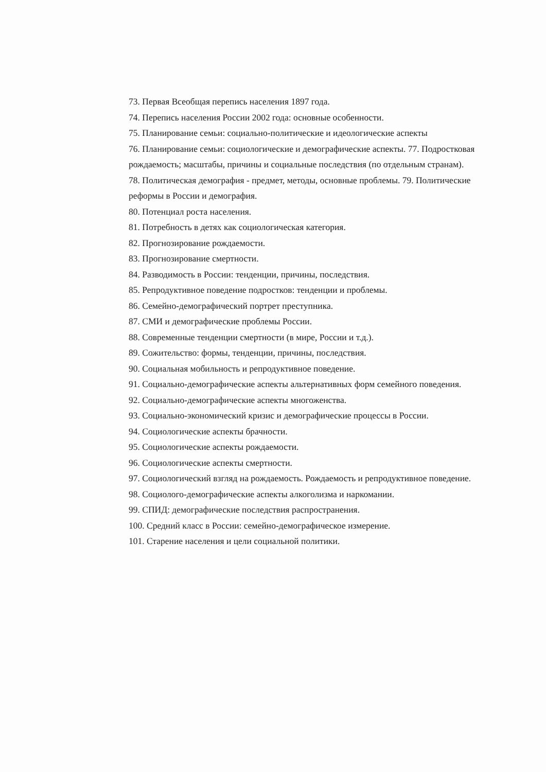73. Первая Всеобщая перепись населения 1897 года.
74. Перепись населения России 2002 года: основные особенности.
75. Планирование семьи: социально-политические и идеологические аспекты
76. Планирование семьи: социологические и демографические аспекты. 77. Подростковая рождаемость; масштабы, причины и социальные последствия (по отдельным странам).
78. Политическая демография - предмет, методы, основные проблемы. 79. Политические реформы в России и демография.
80. Потенциал роста населения.
81. Потребность в детях как социологическая категория.
82. Прогнозирование рождаемости.
83. Прогнозирование смертности.
84. Разводимость в России: тенденции, причины, последствия.
85. Репродуктивное поведение подростков: тенденции и проблемы.
86. Семейно-демографический портрет преступника.
87. СМИ и демографические проблемы России.
88. Современные тенденции смертности (в мире, России и т.д.).
89. Сожительство: формы, тенденции, причины, последствия.
90. Социальная мобильность и репродуктивное поведение.
91. Социально-демографические аспекты альтернативных форм семейного поведения.
92. Социально-демографические аспекты многоженства.
93. Социально-экономический кризис и демографические процессы в России.
94. Социологические аспекты брачности.
95. Социологические аспекты рождаемости.
96. Социологические аспекты смертности.
97. Социологический взгляд на рождаемость. Рождаемость и репродуктивное поведение.
98. Социолого-демографические аспекты алкоголизма и наркомании.
99. СПИД: демографические последствия распространения.
100. Средний класс в России: семейно-демографическое измерение.
101. Старение населения и цели социальной политики.